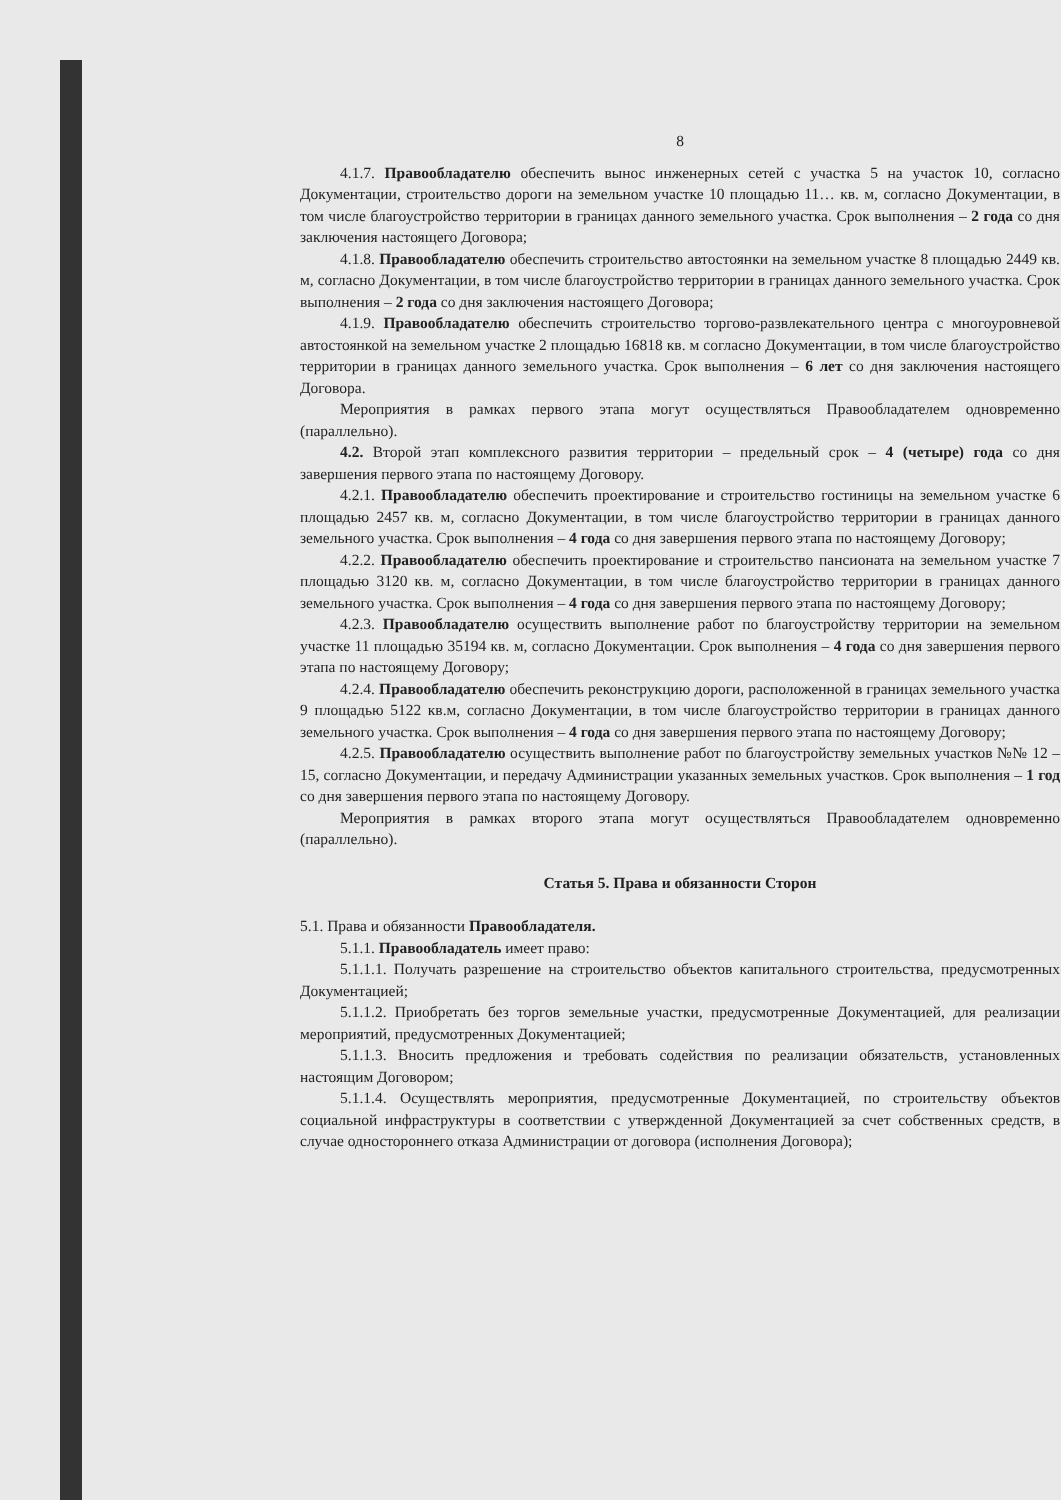8
4.1.7. Правообладателю обеспечить вынос инженерных сетей с участка 5 на участок 10, согласно Документации, строительство дороги на земельном участке 10 площадью 11… кв. м, согласно Документации, в том числе благоустройство территории в границах данного земельного участка. Срок выполнения – 2 года со дня заключения настоящего Договора;
4.1.8. Правообладателю обеспечить строительство автостоянки на земельном участке 8 площадью 2449 кв. м, согласно Документации, в том числе благоустройство территории в границах данного земельного участка. Срок выполнения – 2 года со дня заключения настоящего Договора;
4.1.9. Правообладателю обеспечить строительство торгово-развлекательного центра с многоуровневой автостоянкой на земельном участке 2 площадью 16818 кв. м согласно Документации, в том числе благоустройство территории в границах данного земельного участка. Срок выполнения – 6 лет со дня заключения настоящего Договора.
Мероприятия в рамках первого этапа могут осуществляться Правообладателем одновременно (параллельно).
4.2. Второй этап комплексного развития территории – предельный срок – 4 (четыре) года со дня завершения первого этапа по настоящему Договору.
4.2.1. Правообладателю обеспечить проектирование и строительство гостиницы на земельном участке 6 площадью 2457 кв. м, согласно Документации, в том числе благоустройство территории в границах данного земельного участка. Срок выполнения – 4 года со дня завершения первого этапа по настоящему Договору;
4.2.2. Правообладателю обеспечить проектирование и строительство пансионата на земельном участке 7 площадью 3120 кв. м, согласно Документации, в том числе благоустройство территории в границах данного земельного участка. Срок выполнения – 4 года со дня завершения первого этапа по настоящему Договору;
4.2.3. Правообладателю осуществить выполнение работ по благоустройству территории на земельном участке 11 площадью 35194 кв. м, согласно Документации. Срок выполнения – 4 года со дня завершения первого этапа по настоящему Договору;
4.2.4. Правообладателю обеспечить реконструкцию дороги, расположенной в границах земельного участка 9 площадью 5122 кв.м, согласно Документации, в том числе благоустройство территории в границах данного земельного участка. Срок выполнения – 4 года со дня завершения первого этапа по настоящему Договору;
4.2.5. Правообладателю осуществить выполнение работ по благоустройству земельных участков №№ 12 – 15, согласно Документации, и передачу Администрации указанных земельных участков. Срок выполнения – 1 год со дня завершения первого этапа по настоящему Договору.
Мероприятия в рамках второго этапа могут осуществляться Правообладателем одновременно (параллельно).
Статья 5. Права и обязанности Сторон
5.1. Права и обязанности Правообладателя.
5.1.1. Правообладатель имеет право:
5.1.1.1. Получать разрешение на строительство объектов капитального строительства, предусмотренных Документацией;
5.1.1.2. Приобретать без торгов земельные участки, предусмотренные Документацией, для реализации мероприятий, предусмотренных Документацией;
5.1.1.3. Вносить предложения и требовать содействия по реализации обязательств, установленных настоящим Договором;
5.1.1.4. Осуществлять мероприятия, предусмотренные Документацией, по строительству объектов социальной инфраструктуры в соответствии с утвержденной Документацией за счет собственных средств, в случае одностороннего отказа Администрации от договора (исполнения Договора);